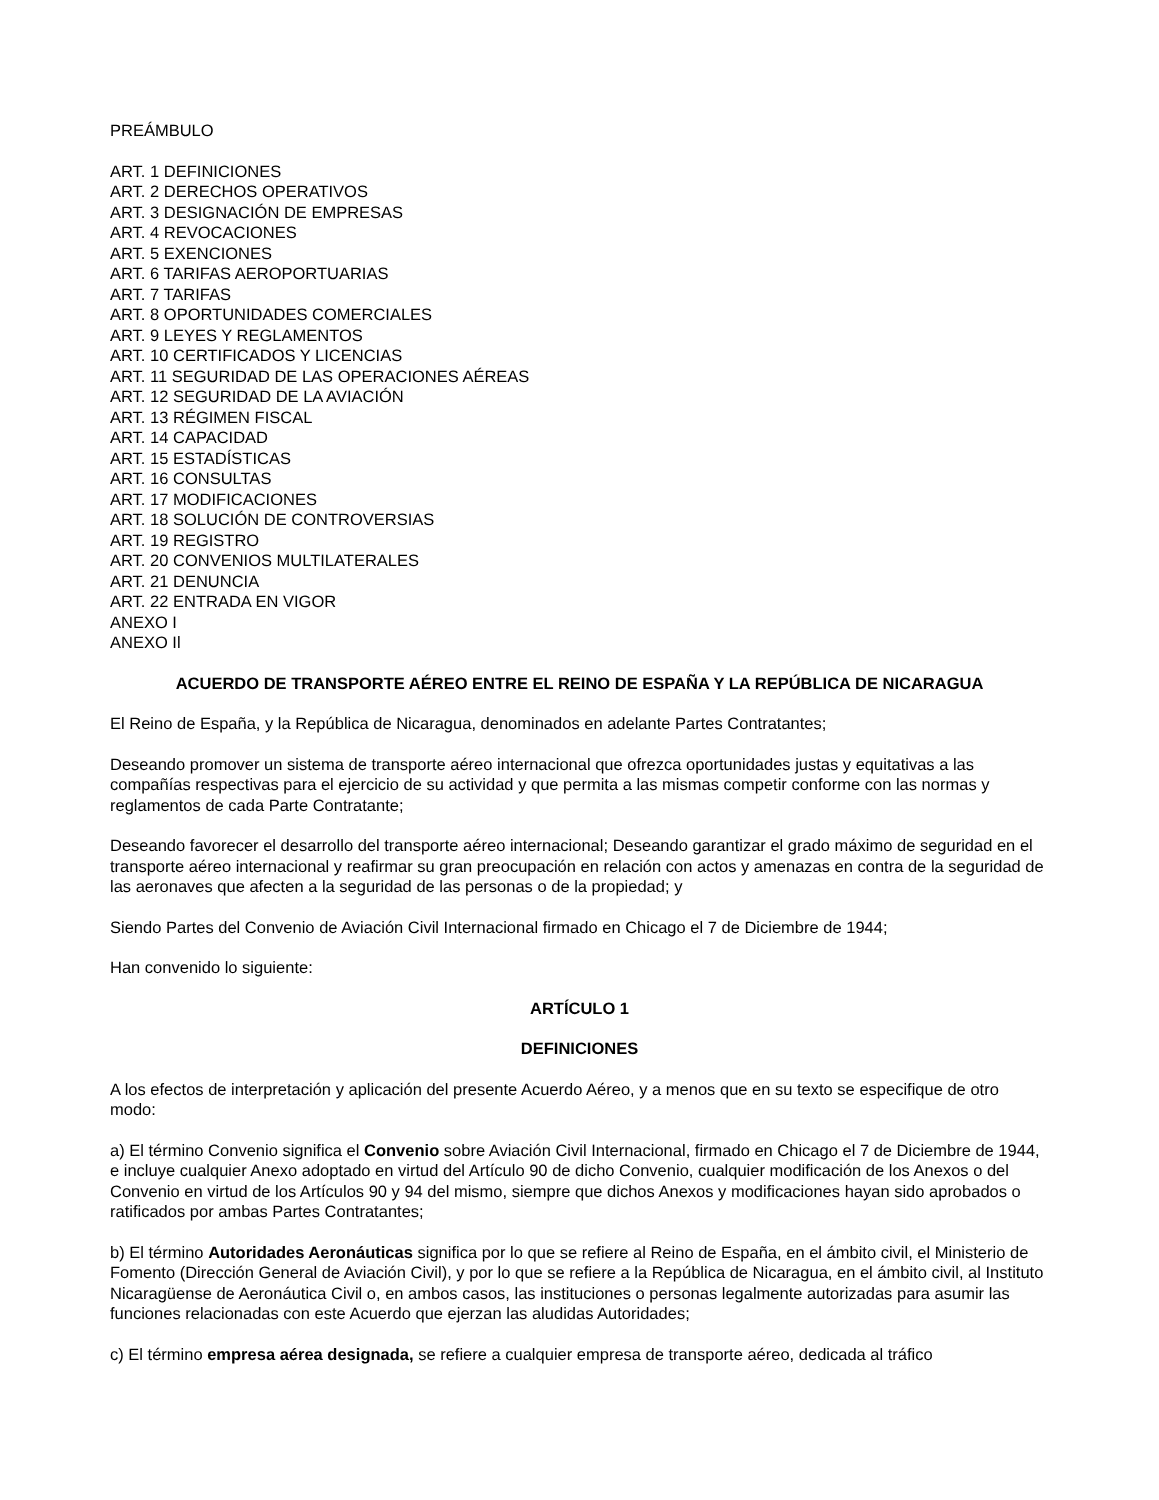PREÁMBULO
ART. 1 DEFINICIONES
ART. 2 DERECHOS OPERATIVOS
ART. 3 DESIGNACIÓN DE EMPRESAS
ART. 4 REVOCACIONES
ART. 5 EXENCIONES
ART. 6 TARIFAS AEROPORTUARIAS
ART. 7 TARIFAS
ART. 8 OPORTUNIDADES COMERCIALES
ART. 9 LEYES Y REGLAMENTOS
ART. 10 CERTIFICADOS Y LICENCIAS
ART. 11 SEGURIDAD DE LAS OPERACIONES AÉREAS
ART. 12 SEGURIDAD DE LA AVIACIÓN
ART. 13 RÉGIMEN FISCAL
ART. 14 CAPACIDAD
ART. 15 ESTADÍSTICAS
ART. 16 CONSULTAS
ART. 17 MODIFICACIONES
ART. 18 SOLUCIÓN DE CONTROVERSIAS
ART. 19 REGISTRO
ART. 20 CONVENIOS MULTILATERALES
ART. 21 DENUNCIA
ART. 22 ENTRADA EN VIGOR
ANEXO I
ANEXO Il
ACUERDO DE TRANSPORTE AÉREO ENTRE EL REINO DE ESPAÑA Y LA REPÚBLICA DE NICARAGUA
El Reino de España, y la República de Nicaragua, denominados en adelante Partes Contratantes;
Deseando promover un sistema de transporte aéreo internacional que ofrezca oportunidades justas y equitativas a las compañías respectivas para el ejercicio de su actividad y que permita a las mismas competir conforme con las normas y reglamentos de cada Parte Contratante;
Deseando favorecer el desarrollo del transporte aéreo internacional; Deseando garantizar el grado máximo de seguridad en el transporte aéreo internacional y reafirmar su gran preocupación en relación con actos y amenazas en contra de la seguridad de las aeronaves que afecten a la seguridad de las personas o de la propiedad; y
Siendo Partes del Convenio de Aviación Civil Internacional firmado en Chicago el 7 de Diciembre de 1944;
Han convenido lo siguiente:
ARTÍCULO 1
DEFINICIONES
A los efectos de interpretación y aplicación del presente Acuerdo Aéreo, y a menos que en su texto se especifique de otro modo:
a) El término Convenio significa el Convenio sobre Aviación Civil Internacional, firmado en Chicago el 7 de Diciembre de 1944, e incluye cualquier Anexo adoptado en virtud del Artículo 90 de dicho Convenio, cualquier modificación de los Anexos o del Convenio en virtud de los Artículos 90 y 94 del mismo, siempre que dichos Anexos y modificaciones hayan sido aprobados o ratificados por ambas Partes Contratantes;
b) El término Autoridades Aeronáuticas significa por lo que se refiere al Reino de España, en el ámbito civil, el Ministerio de Fomento (Dirección General de Aviación Civil), y por lo que se refiere a la República de Nicaragua, en el ámbito civil, al Instituto Nicaragüense de Aeronáutica Civil o, en ambos casos, las instituciones o personas legalmente autorizadas para asumir las funciones relacionadas con este Acuerdo que ejerzan las aludidas Autoridades;
c) El término empresa aérea designada, se refiere a cualquier empresa de transporte aéreo, dedicada al tráfico